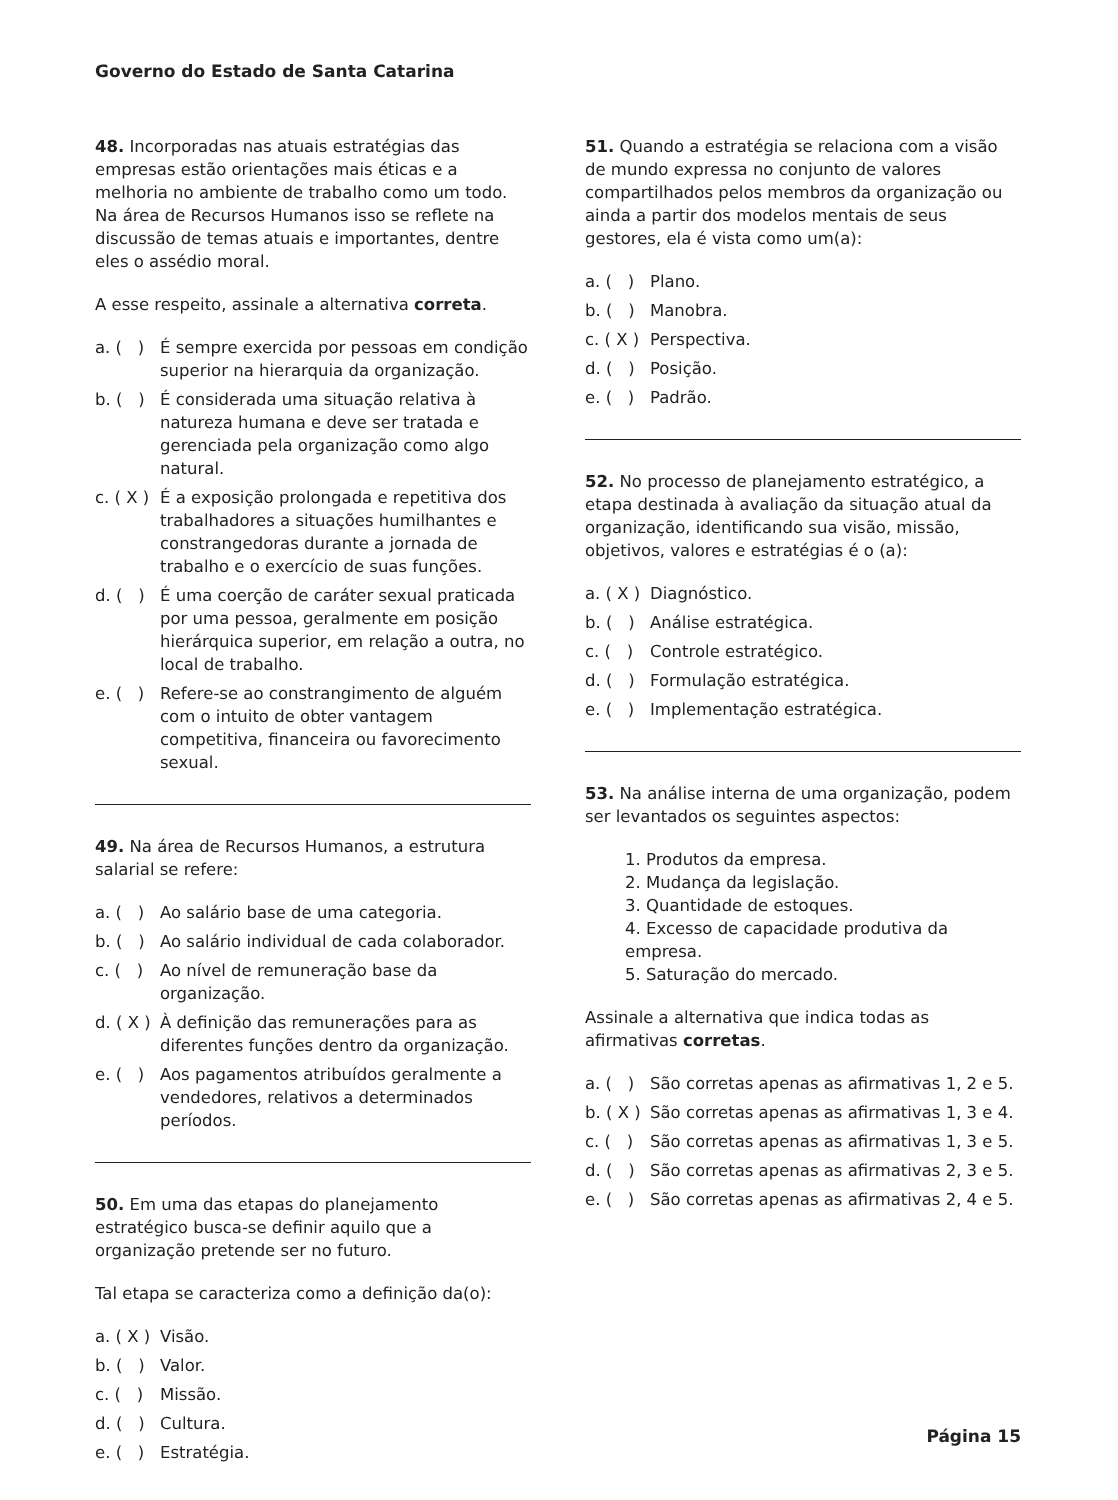Governo do Estado de Santa Catarina
48. Incorporadas nas atuais estratégias das empresas estão orientações mais éticas e a melhoria no ambiente de trabalho como um todo. Na área de Recursos Humanos isso se reflete na discussão de temas atuais e importantes, dentre eles o assédio moral.
A esse respeito, assinale a alternativa correta.
a. ( ) É sempre exercida por pessoas em condição superior na hierarquia da organização.
b. ( ) É considerada uma situação relativa à natureza humana e deve ser tratada e gerenciada pela organização como algo natural.
c. ( X ) É a exposição prolongada e repetitiva dos trabalhadores a situações humilhantes e constrangedoras durante a jornada de trabalho e o exercício de suas funções.
d. ( ) É uma coerção de caráter sexual praticada por uma pessoa, geralmente em posição hierárquica superior, em relação a outra, no local de trabalho.
e. ( ) Refere-se ao constrangimento de alguém com o intuito de obter vantagem competitiva, financeira ou favorecimento sexual.
49. Na área de Recursos Humanos, a estrutura salarial se refere:
a. ( ) Ao salário base de uma categoria.
b. ( ) Ao salário individual de cada colaborador.
c. ( ) Ao nível de remuneração base da organização.
d. ( X ) À definição das remunerações para as diferentes funções dentro da organização.
e. ( ) Aos pagamentos atribuídos geralmente a vendedores, relativos a determinados períodos.
50. Em uma das etapas do planejamento estratégico busca-se definir aquilo que a organização pretende ser no futuro.
Tal etapa se caracteriza como a definição da(o):
a. ( X ) Visão.
b. ( ) Valor.
c. ( ) Missão.
d. ( ) Cultura.
e. ( ) Estratégia.
51. Quando a estratégia se relaciona com a visão de mundo expressa no conjunto de valores compartilhados pelos membros da organização ou ainda a partir dos modelos mentais de seus gestores, ela é vista como um(a):
a. ( ) Plano.
b. ( ) Manobra.
c. ( X ) Perspectiva.
d. ( ) Posição.
e. ( ) Padrão.
52. No processo de planejamento estratégico, a etapa destinada à avaliação da situação atual da organização, identificando sua visão, missão, objetivos, valores e estratégias é o (a):
a. ( X ) Diagnóstico.
b. ( ) Análise estratégica.
c. ( ) Controle estratégico.
d. ( ) Formulação estratégica.
e. ( ) Implementação estratégica.
53. Na análise interna de uma organização, podem ser levantados os seguintes aspectos:
1. Produtos da empresa.
2. Mudança da legislação.
3. Quantidade de estoques.
4. Excesso de capacidade produtiva da empresa.
5. Saturação do mercado.
Assinale a alternativa que indica todas as afirmativas corretas.
a. ( ) São corretas apenas as afirmativas 1, 2 e 5.
b. ( X ) São corretas apenas as afirmativas 1, 3 e 4.
c. ( ) São corretas apenas as afirmativas 1, 3 e 5.
d. ( ) São corretas apenas as afirmativas 2, 3 e 5.
e. ( ) São corretas apenas as afirmativas 2, 4 e 5.
Página 15